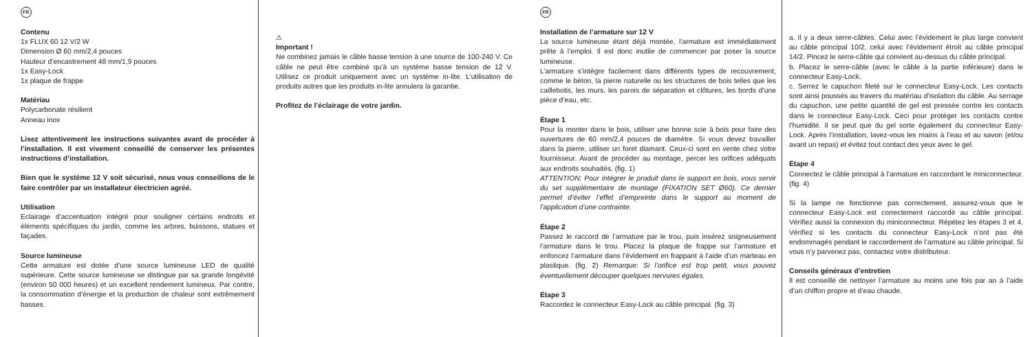FR
Contenu
1x FLUX 60 12 V/2 W
Dimension Ø 60 mm/2,4 pouces
Hauteur d’encastrement 48 mm/1,9 pouces
1x Easy-Lock
1x plaque de frappe
Matériau
Polycarbonate résilient
Anneau inox
Lisez attentivement les instructions suivantes avant de procéder à l’installation. Il est vivement conseillé de conserver les présentes instructions d’installation.
Bien que le système 12 V soit sécurisé, nous vous conseillons de le faire contrôler par un installateur électricien agréé.
Utilisation
Eclairage d’accentuation intégré pour souligner certains endroits et éléments spécifiques du jardin, comme les arbres, buissons, statues et façades.
Source lumineuse
Cette armature est dotée d’une source lumineuse LED de qualité supérieure. Cette source lumineuse se distingue par sa grande longévité (environ 50 000 heures) et un excellent rendement lumineux. Par contre, la consommation d’énergie et la production de chaleur sont extrêmement basses.
⚠
Important !
Ne combinez jamais le câble basse tension à une source de 100-240 V. Ce câble ne peut être combiné qu’à un système basse tension de 12 V. Utilisez ce produit uniquement avec un système in-lite. L’utilisation de produits autres que les produits in-lite annulera la garantie.
Profitez de l’éclairage de votre jardin.
FR
Installation de l’armature sur 12 V
La source lumineuse étant déjà montée, l’armature est immédiatement prête à l’emploi. Il est donc inutile de commencer par poser la source lumineuse.
L’armature s’intègre facilement dans différents types de recouvrement, comme le béton, la pierre naturelle ou les structures de bois telles que les caillebotis, les murs, les parois de séparation et clôtures, les bords d’une pièce d’eau, etc.
Étape 1
Pour la monter dans le bois, utiliser une bonne scie à bois pour faire des ouvertures de 60 mm/2,4 pouces de diamètre. Si vous devez travailler dans la pierre, utiliser un foret diamant. Ceux-ci sont en vente chez votre fournisseur. Avant de procéder au montage, percer les orifices adéquats aux endroits souhaités. (fig. 1)
ATTENTION: Pour intégrer le produit dans le support en bois, vous servir du set supplémentaire de montage (FIXATION SET Ø60). Ce dernier permet d’éviter l’effet d’empreinte dans le support au moment de l’application d’une contrainte.
Étape 2
Passez le raccord de l’armature par le trou, puis insérez soigneusement l’armature dans le trou. Placez la plaque de frappe sur l’armature et enfoncez l’armature dans l’évidement en frappant à l’aide d’un marteau en plastique. (fig. 2) Remarque: Si l’orifice est trop petit, vous pouvez éventuellement découper quelques nervures égales.
Étape 3
Raccordez le connecteur Easy-Lock au câble principal. (fig. 3)
a. Il y a deux serre-câbles. Celui avec l’évidement le plus large convient au câble principal 10/2, celui avec l’évidement étroit au câble principal 14/2. Pincez le serre-câble qui convient au-dessus du câble principal.
b. Placez le serre-câble (avec le câble à la partie inférieure) dans le connecteur Easy-Lock.
c. Serrez le capuchon fileté sur le connecteur Easy-Lock. Les contacts sont ainsi poussés au travers du matériau d’isolation du câble. Au serrage du capuchon, une petite quantité de gel est pressée contre les contacts dans le connecteur Easy-Lock. Ceci pour protéger les contacts contre l’humidité. Il se peut que du gel sorte également du connecteur Easy-Lock. Après l’installation, lavez-vous les mains à l’eau et au savon (et/ou avant un repas) et évitez tout contact des yeux avec le gel.
Étape 4
Connectez le câble principal à l’armature en raccordant le miniconnecteur. (fig. 4)
Si la lampe ne fonctionne pas correctement, assurez-vous que le connecteur Easy-Lock est correctement raccordé au câble principal. Vérifiez aussi la connexion du miniconnecteur. Répétez les étapes 3 et 4. Vérifiez si les contacts du connecteur Easy-Lock n’ont pas été endommagés pendant le raccordement de l’armature au câble principal. Si vous n’y parvenez pas, contactez votre distributeur.
Conseils généraux d’entretien
Il est conseillé de nettoyer l’armature au moins une fois par an à l’aide d’un chiffon propre et d’eau chaude.